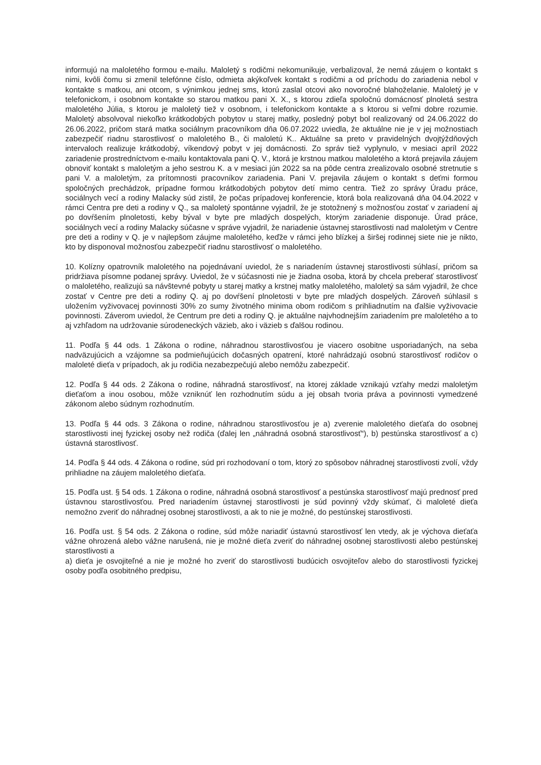informujú na maloletého formou e-mailu. Maloletý s rodičmi nekomunikuje, verbalizoval, že nemá záujem o kontakt s nimi, kvôli čomu si zmenil telefónne číslo, odmieta akýkoľvek kontakt s rodičmi a od príchodu do zariadenia nebol v kontakte s matkou, ani otcom, s výnimkou jednej sms, ktorú zaslal otcovi ako novoročné blahoželanie. Maloletý je v telefonickom, i osobnom kontakte so starou matkou pani X. X., s ktorou zdieľa spoločnú domácnosť plnoletá sestra maloletého Júlia, s ktorou je maloletý tiež v osobnom, i telefonickom kontakte a s ktorou si veľmi dobre rozumie. Maloletý absolvoval niekoľko krátkodobých pobytov u starej matky, posledný pobyt bol realizovaný od 24.06.2022 do 26.06.2022, pričom stará matka sociálnym pracovníkom dňa 06.07.2022 uviedla, že aktuálne nie je v jej možnostiach zabezpečiť riadnu starostlivosť o maloletého B., či maloletú K.. Aktuálne sa preto v pravidelných dvojtýždňových intervaloch realizuje krátkodobý, víkendový pobyt v jej domácnosti. Zo správ tiež vyplynulo, v mesiaci apríl 2022 zariadenie prostredníctvom e-mailu kontaktovala pani Q. V., ktorá je krstnou matkou maloletého a ktorá prejavila záujem obnoviť kontakt s maloletým a jeho sestrou K. a v mesiaci jún 2022 sa na pôde centra zrealizovalo osobné stretnutie s pani V. a maloletým, za prítomnosti pracovníkov zariadenia. Pani V. prejavila záujem o kontakt s deťmi formou spoločných prechádzok, prípadne formou krátkodobých pobytov detí mimo centra. Tiež zo správy Úradu práce, sociálnych vecí a rodiny Malacky súd zistil, že počas prípadovej konferencie, ktorá bola realizovaná dňa 04.04.2022 v rámci Centra pre deti a rodiny v Q., sa maloletý spontánne vyjadril, že je stotožnený s možnosťou zostať v zariadení aj po dovŕšením plnoletosti, keby býval v byte pre mladých dospelých, ktorým zariadenie disponuje. Úrad práce, sociálnych vecí a rodiny Malacky súčasne v správe vyjadril, že nariadenie ústavnej starostlivosti nad maloletým v Centre pre deti a rodiny v Q. je v najlepšom záujme maloletého, keďže v rámci jeho blízkej a širšej rodinnej siete nie je nikto, kto by disponoval možnosťou zabezpečiť riadnu starostlivosť o maloletého.
10. Kolízny opatrovník maloletého na pojednávaní uviedol, že s nariadením ústavnej starostlivosti súhlasí, pričom sa pridržiava písomne podanej správy. Uviedol, že v súčasnosti nie je žiadna osoba, ktorá by chcela preberať starostlivosť o maloletého, realizujú sa návštevné pobyty u starej matky a krstnej matky maloletého, maloletý sa sám vyjadril, že chce zostať v Centre pre deti a rodiny Q. aj po dovŕšení plnoletosti v byte pre mladých dospelých. Zároveň súhlasil s uložením vyživovacej povinnosti 30% zo sumy životného minima obom rodičom s prihliadnutím na ďalšie vyživovacie povinnosti. Záverom uviedol, že Centrum pre deti a rodiny Q. je aktuálne najvhodnejším zariadením pre maloletého a to aj vzhľadom na udržovanie súrodeneckých väzieb, ako i väzieb s ďalšou rodinou.
11. Podľa § 44 ods. 1 Zákona o rodine, náhradnou starostlivosťou je viacero osobitne usporiadaných, na seba nadväzujúcich a vzájomne sa podmieňujúcich dočasných opatrení, ktoré nahrádzajú osobnú starostlivosť rodičov o maloleté dieťa v prípadoch, ak ju rodičia nezabezpečujú alebo nemôžu zabezpečiť.
12. Podľa § 44 ods. 2 Zákona o rodine, náhradná starostlivosť, na ktorej základe vznikajú vzťahy medzi maloletým dieťaťom a inou osobou, môže vzniknúť len rozhodnutím súdu a jej obsah tvoria práva a povinnosti vymedzené zákonom alebo súdnym rozhodnutím.
13. Podľa § 44 ods. 3 Zákona o rodine, náhradnou starostlivosťou je a) zverenie maloletého dieťaťa do osobnej starostlivosti inej fyzickej osoby než rodiča (ďalej len „náhradná osobná starostlivosť“), b) pestúnska starostlivosť a c) ústavná starostlivosť.
14. Podľa § 44 ods. 4 Zákona o rodine, súd pri rozhodovaní o tom, ktorý zo spôsobov náhradnej starostlivosti zvolí, vždy prihliadne na záujem maloletého dieťaťa.
15. Podľa ust. § 54 ods. 1 Zákona o rodine, náhradná osobná starostlivosť a pestúnska starostlivosť majú prednosť pred ústavnou starostlivosťou. Pred nariadením ústavnej starostlivosti je súd povinný vždy skúmať, či maloleté dieťa nemožno zveriť do náhradnej osobnej starostlivosti, a ak to nie je možné, do pestúnskej starostlivosti.
16. Podľa ust. § 54 ods. 2 Zákona o rodine, súd môže nariadiť ústavnú starostlivosť len vtedy, ak je výchova dieťaťa vážne ohrozená alebo vážne narušená, nie je možné dieťa zveriť do náhradnej osobnej starostlivosti alebo pestúnskej starostlivosti a
a) dieťa je osvojiteľné a nie je možné ho zveriť do starostlivosti budúcich osvojiteľov alebo do starostlivosti fyzickej osoby podľa osobitného predpisu,